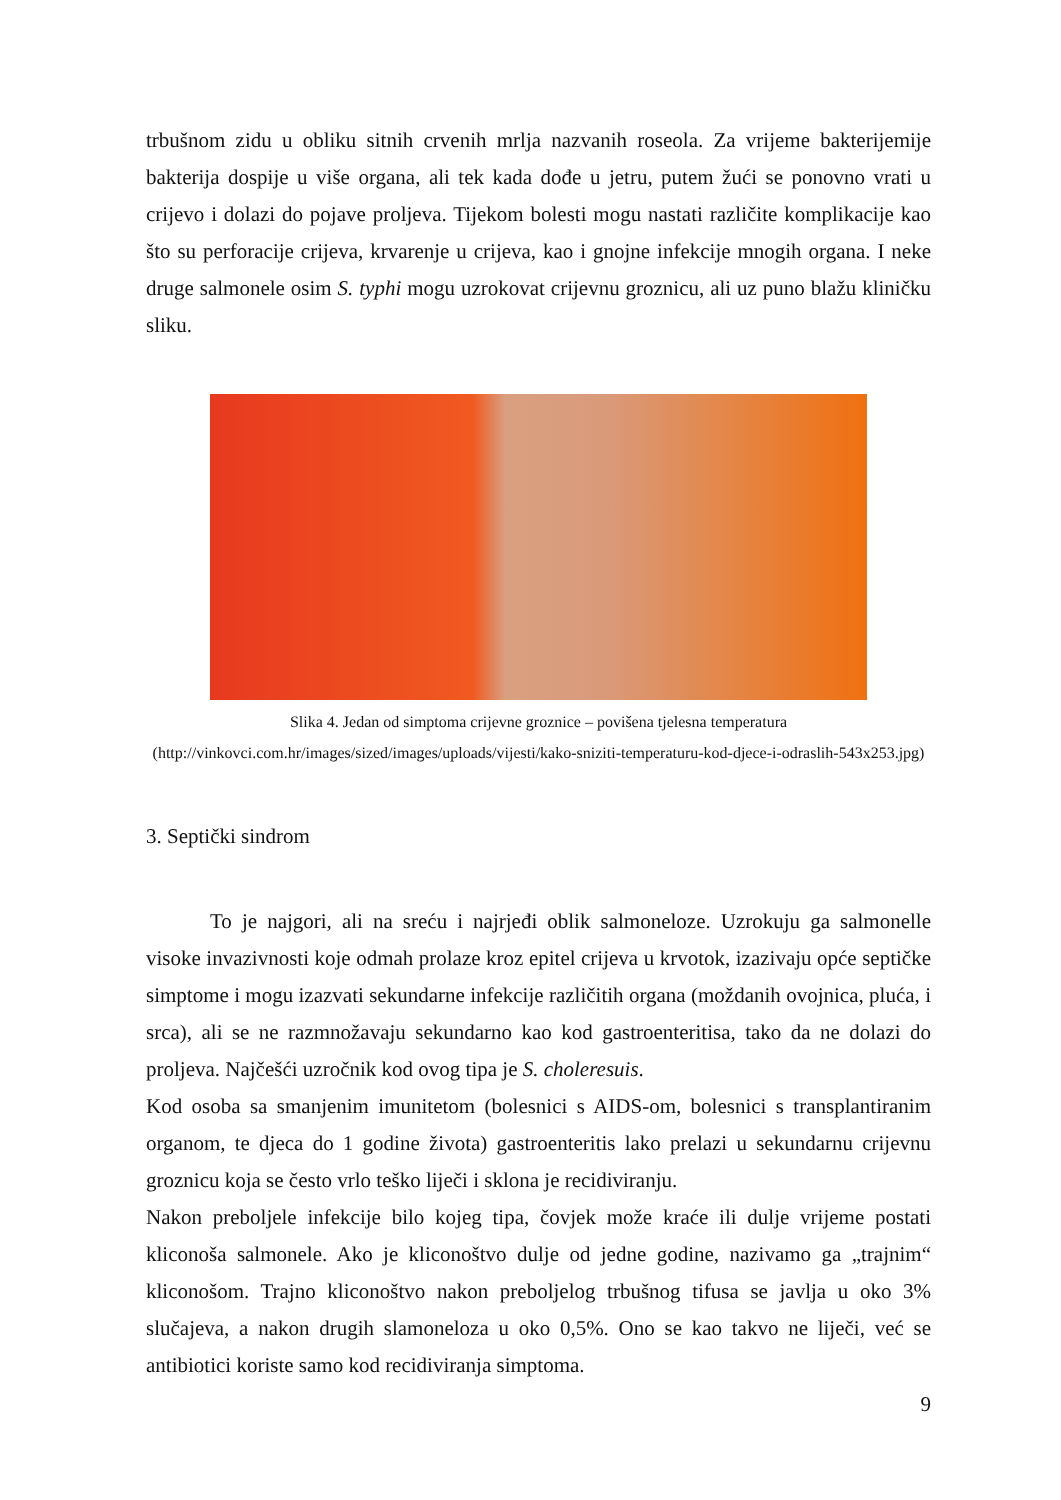trbušnom zidu u obliku sitnih crvenih mrlja nazvanih roseola. Za vrijeme bakterijemije bakterija dospije u više organa, ali tek kada dođe u jetru, putem žući se ponovno vrati u crijevo i dolazi do pojave proljeva. Tijekom bolesti mogu nastati različite komplikacije kao što su perforacije crijeva, krvarenje u crijeva, kao i gnojne infekcije mnogih organa. I neke druge salmonele osim S. typhi mogu uzrokovat crijevnu groznicu, ali uz puno blažu kliničku sliku.
Slika 4. Jedan od simptoma crijevne groznice – povišena tjelesna temperatura
(http://vinkovci.com.hr/images/sized/images/uploads/vijesti/kako-sniziti-temperaturu-kod-djece-i-odraslih-543x253.jpg)
3. Septički sindrom
To je najgori, ali na sreću i najrjeđi oblik salmoneloze. Uzrokuju ga salmonelle visoke invazivnosti koje odmah prolaze kroz epitel crijeva u krvotok, izazivaju opće septičke simptome i mogu izazvati sekundarne infekcije različitih organa (moždanih ovojnica, pluća, i srca), ali se ne razmnožavaju sekundarno kao kod gastroenteritisa, tako da ne dolazi do proljeva. Najčešći uzročnik kod ovog tipa je S. choleresuis.
Kod osoba sa smanjenim imunitetom (bolesnici s AIDS-om, bolesnici s transplantiranim organom, te djeca do 1 godine života) gastroenteritis lako prelazi u sekundarnu crijevnu groznicu koja se često vrlo teško liječi i sklona je recidiviranju.
Nakon preboljele infekcije bilo kojeg tipa, čovjek može kraće ili dulje vrijeme postati kliconoša salmonele. Ako je kliconoštvo dulje od jedne godine, nazivamo ga „trajnim“ kliconošom. Trajno kliconoštvo nakon preboljelog trbušnog tifusa se javlja u oko 3% slučajeva, a nakon drugih slamoneloza u oko 0,5%. Ono se kao takvo ne liječi, već se antibiotici koriste samo kod recidiviranja simptoma.
9